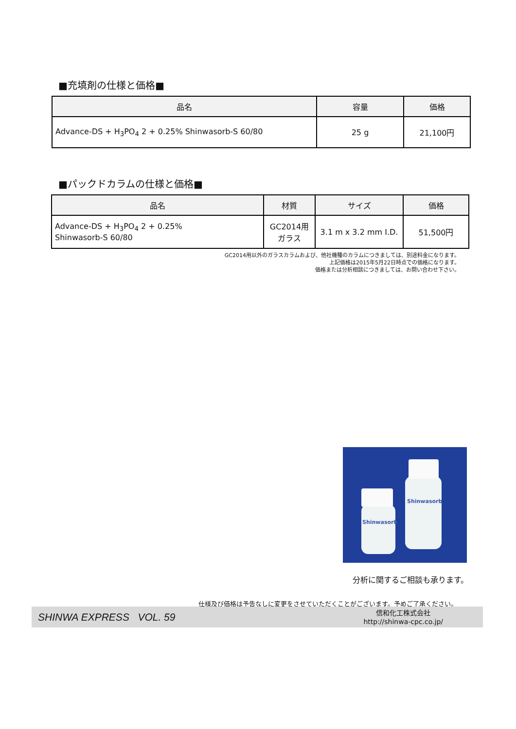■充填剤の仕様と価格■
| 品名 | 容量 | 価格 |
| --- | --- | --- |
| Advance-DS + H<sub>3</sub>PO<sub>4</sub> 2 + 0.25% Shinwasorb-S 60/80 | 25 g | 21,100円 |
■パックドカラムの仕様と価格■
| 品名 | 材質 | サイズ | 価格 |
| --- | --- | --- | --- |
| Advance-DS + H<sub>3</sub>PO<sub>4</sub> 2 + 0.25% Shinwasorb-S 60/80 | GC2014用 ガラス | 3.1 m x 3.2 mm I.D. | 51,500円 |
GC2014用以外のガラスカラムおよび、他社機種のカラムにつきましては、別途料金になります。
上記価格は2015年5月22日時点での価格になります。
価格または分析相談につきましては、お問い合わせ下さい。
Shinwasorb
Shinwasorb
分析に関するご相談も承ります。
仕様及び価格は予告なしに変更をさせていただくことがございます。予めご了承ください。
SHINWA EXPRESS VOL. 59
信和化工株式会社
http://shinwa-cpc.co.jp/